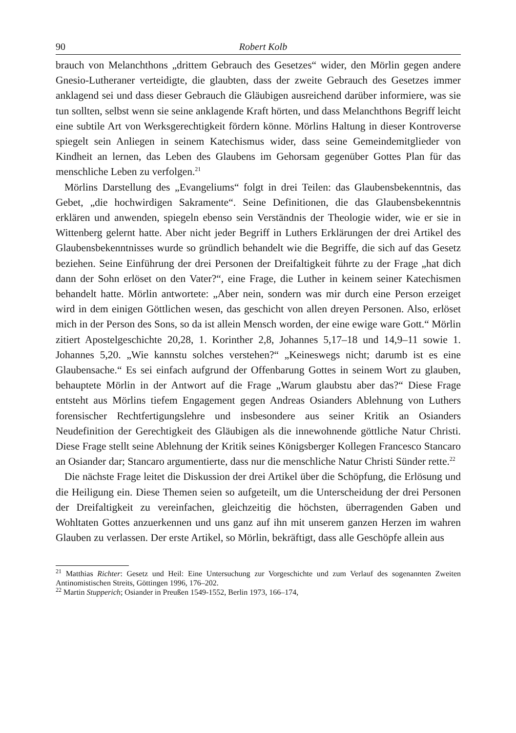90 Robert Kolb
brauch von Melanchthons „drittem Gebrauch des Gesetzes“ wider, den Mörlin gegen andere Gnesio-Lutheraner verteidigte, die glaubten, dass der zweite Gebrauch des Gesetzes immer anklagend sei und dass dieser Gebrauch die Gläubigen ausreichend darüber informiere, was sie tun sollten, selbst wenn sie seine anklagende Kraft hörten, und dass Melanchthons Begriff leicht eine subtile Art von Werksgerechtigkeit fördern könne. Mörlins Haltung in dieser Kontroverse spiegelt sein Anliegen in seinem Katechismus wider, dass seine Gemeindemitglieder von Kindheit an lernen, das Leben des Glaubens im Gehorsam gegenüber Gottes Plan für das menschliche Leben zu verfolgen.<sup>21</sup>
Mörlins Darstellung des „Evangeliums“ folgt in drei Teilen: das Glaubensbekenntnis, das Gebet, „die hochwirdigen Sakramente“. Seine Definitionen, die das Glaubensbekenntnis erklären und anwenden, spiegeln ebenso sein Verständnis der Theologie wider, wie er sie in Wittenberg gelernt hatte. Aber nicht jeder Begriff in Luthers Erklärungen der drei Artikel des Glaubensbekenntnisses wurde so gründlich behandelt wie die Begriffe, die sich auf das Gesetz beziehen. Seine Einführung der drei Personen der Dreifaltigkeit führte zu der Frage „hat dich dann der Sohn erlöset on den Vater?“, eine Frage, die Luther in keinem seiner Katechismen behandelt hatte. Mörlin antwortete: „Aber nein, sondern was mir durch eine Person erzeiget wird in dem einigen Göttlichen wesen, das geschicht von allen dreyen Personen. Also, erlöset mich in der Person des Sons, so da ist allein Mensch worden, der eine ewige ware Gott.“ Mörlin zitiert Apostelgeschichte 20,28, 1. Korinther 2,8, Johannes 5,17–18 und 14,9–11 sowie 1. Johannes 5,20. „Wie kannstu solches verstehen?“ „Keineswegs nicht; darumb ist es eine Glaubensache.“ Es sei einfach aufgrund der Offenbarung Gottes in seinem Wort zu glauben, behauptete Mörlin in der Antwort auf die Frage „Warum glaubstu aber das?“ Diese Frage entsteht aus Mörlins tiefem Engagement gegen Andreas Osianders Ablehnung von Luthers forensischer Rechtfertigungslehre und insbesondere aus seiner Kritik an Osianders Neudefinition der Gerechtigkeit des Gläubigen als die innewohnende göttliche Natur Christi. Diese Frage stellt seine Ablehnung der Kritik seines Königsberger Kollegen Francesco Stancaro an Osiander dar; Stancaro argumentierte, dass nur die menschliche Natur Christi Sünder rette.<sup>22</sup>
Die nächste Frage leitet die Diskussion der drei Artikel über die Schöpfung, die Erlösung und die Heiligung ein. Diese Themen seien so aufgeteilt, um die Unterscheidung der drei Personen der Dreifaltigkeit zu vereinfachen, gleichzeitig die höchsten, überragenden Gaben und Wohltaten Gottes anzuerkennen und uns ganz auf ihn mit unserem ganzen Herzen im wahren Glauben zu verlassen. Der erste Artikel, so Mörlin, bekräftigt, dass alle Geschöpfe allein aus
<sup>21</sup> Matthias Richter: Gesetz und Heil: Eine Untersuchung zur Vorgeschichte und zum Verlauf des sogenannten Zweiten Antinomistischen Streits, Göttingen 1996, 176–202.
<sup>22</sup> Martin Stupperich; Osiander in Preußen 1549-1552, Berlin 1973, 166–174,